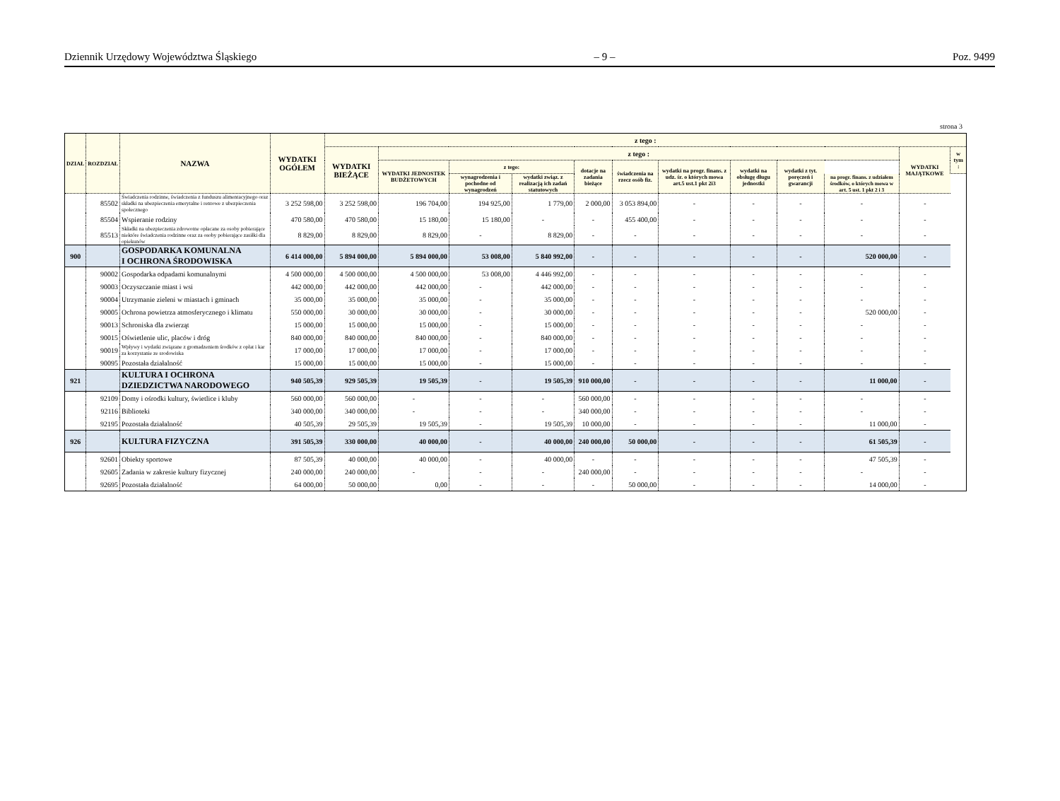Dziennik Urzędowy Województwa Śląskiego – 9 – Poz. 9499
strona 3
| DZIAŁ | ROZDZIAŁ | NAZWA | WYDATKI OGÓŁEM | z tego : | | | | | | | | | | | |
| --- | --- | --- | --- | --- | --- | --- | --- | --- | --- | --- | --- | --- | --- | --- | --- |
| | | | | WYDATKI BIEŻĄCE | z tego : | | | | | | | | | WYDATKI MAJĄTKOWE | w tym : |
| | | | | | WYDATKI JEDNOSTEK BUDŻETOWYCH | z tego: | | dotacje na zadania bieżące | świadczenia na rzecz osób fiz. | wydatki na progr. finans. z udz. śr. o których mowa art.5 ust.1 pkt 2i3 | wydatki na obsługę długu jednostki | wydatki z tyt. poręczeń i gwarancji | | | |
| | | | | | | wynagrodzenia i pochodne od wynagrodzeń | wydatki związ. z realizacją ich zadań statutowych | | | | | | na progr. finans. z udziałem środków, o których mowa w art. 5 ust. 1 pkt 2 i 3 | | |
| | 85502 | Świadczenia rodzinne, świadczenia z funduszu alimentacyjnego oraz składki na ubezpieczenia emerytalne i rentowe z ubezpieczenia społecznego | 3 252 598,00 | 3 252 598,00 | 196 704,00 | 194 925,00 | 1 779,00 | 2 000,00 | 3 053 894,00 | - | - | - | - | - | |
| | 85504 | Wspieranie rodziny | 470 580,00 | 470 580,00 | 15 180,00 | 15 180,00 | - | - | 455 400,00 | - | - | - | - | - | |
| | 85513 | Składki na ubezpieczenia zdrowotne opłacane za osoby pobierające niektóre świadczenia rodzinne oraz za osoby pobierające zasiłki dla opiekunów | 8 829,00 | 8 829,00 | 8 829,00 | - | 8 829,00 | - | - | - | - | - | - | - | |
| 900 | | GOSPODARKA KOMUNALNA I OCHRONA ŚRODOWISKA | 6 414 000,00 | 5 894 000,00 | 5 894 000,00 | 53 008,00 | 5 840 992,00 | - | - | - | - | - | 520 000,00 | - | |
| | 90002 | Gospodarka odpadami komunalnymi | 4 500 000,00 | 4 500 000,00 | 4 500 000,00 | 53 008,00 | 4 446 992,00 | - | - | - | - | - | - | - | |
| | 90003 | Oczyszczanie miast i wsi | 442 000,00 | 442 000,00 | 442 000,00 | - | 442 000,00 | - | - | - | - | - | - | - | |
| | 90004 | Utrzymanie zieleni w miastach i gminach | 35 000,00 | 35 000,00 | 35 000,00 | - | 35 000,00 | - | - | - | - | - | - | - | |
| | 90005 | Ochrona powietrza atmosferycznego i klimatu | 550 000,00 | 30 000,00 | 30 000,00 | - | 30 000,00 | - | - | - | - | - | 520 000,00 | - | |
| | 90013 | Schroniska dla zwierząt | 15 000,00 | 15 000,00 | 15 000,00 | - | 15 000,00 | - | - | - | - | - | - | - | |
| | 90015 | Oświetlenie ulic, placów i dróg | 840 000,00 | 840 000,00 | 840 000,00 | - | 840 000,00 | - | - | - | - | - | - | - | |
| | 90019 | Wpływy i wydatki związane z gromadzeniem środków z opłat i kar za korzystanie ze srodowiska | 17 000,00 | 17 000,00 | 17 000,00 | - | 17 000,00 | - | - | - | - | - | - | - | |
| | 90095 | Pozostała działalność | 15 000,00 | 15 000,00 | 15 000,00 | - | 15 000,00 | - | - | - | - | - | - | - | |
| 921 | | KULTURA I OCHRONA DZIEDZICTWA NARODOWEGO | 940 505,39 | 929 505,39 | 19 505,39 | - | 19 505,39 | 910 000,00 | - | - | - | - | 11 000,00 | - | |
| | 92109 | Domy i ośrodki kultury, świetlice i kluby | 560 000,00 | 560 000,00 | - | - | - | 560 000,00 | - | - | - | - | - | - | |
| | 92116 | Biblioteki | 340 000,00 | 340 000,00 | - | - | - | 340 000,00 | - | - | - | - | - | - | |
| | 92195 | Pozostała działalność | 40 505,39 | 29 505,39 | 19 505,39 | - | 19 505,39 | 10 000,00 | - | - | - | - | 11 000,00 | - | |
| 926 | | KULTURA FIZYCZNA | 391 505,39 | 330 000,00 | 40 000,00 | - | 40 000,00 | 240 000,00 | 50 000,00 | - | - | - | 61 505,39 | - | |
| | 92601 | Obiekty sportowe | 87 505,39 | 40 000,00 | 40 000,00 | - | 40 000,00 | - | - | - | - | - | 47 505,39 | - | |
| | 92605 | Zadania w zakresie kultury fizycznej | 240 000,00 | 240 000,00 | - | - | - | 240 000,00 | - | - | - | - | - | - | |
| | 92695 | Pozostała działalność | 64 000,00 | 50 000,00 | 0,00 | - | - | - | 50 000,00 | - | - | - | 14 000,00 | - | |